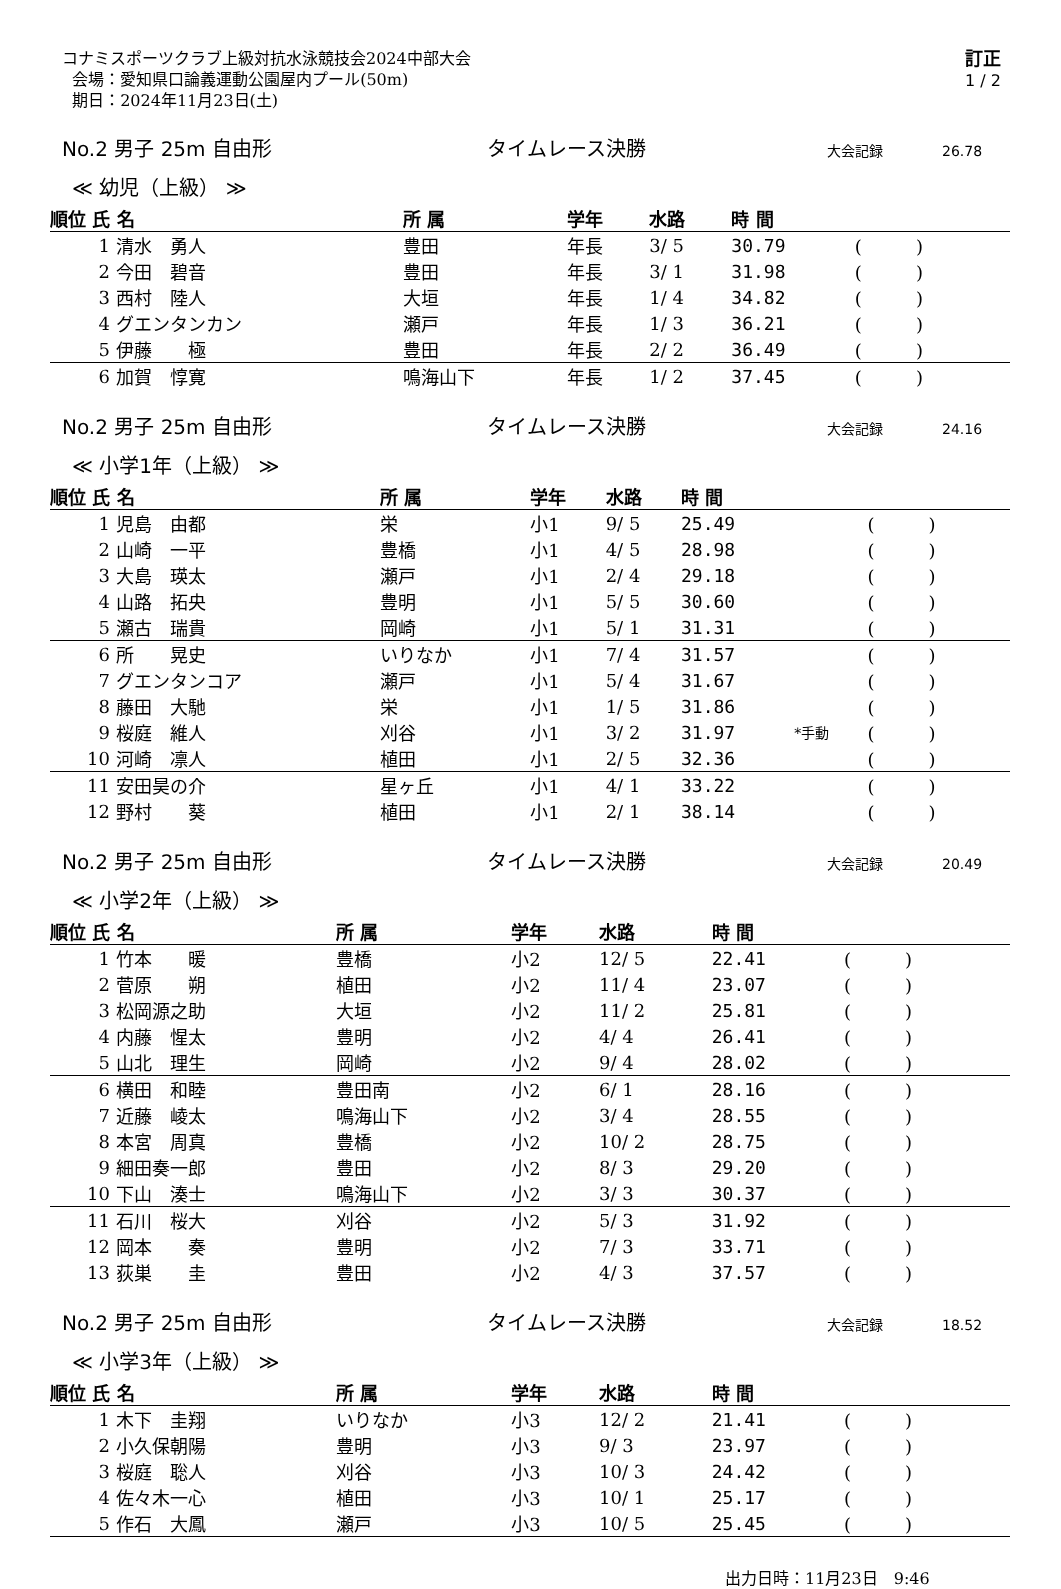コナミスポーツクラブ上級対抗水泳競技会2024中部大会
会場：愛知県口論義運動公園屋内プール(50m)
期日：2024年11月23日(土)
訂正
1 / 2
No.2 男子 25m 自由形 タイムレース決勝 大会記録 26.78
≪ 幼児（上級） ≫
| 順位 氏 名 | | 所 属 | 学年 | 水路 | 時 間 | | |
| --- | --- | --- | --- | --- | --- | --- | --- |
| 1 | 清水 勇人 | 豊田 | 年長 | 3/ 5 | 30.79 | | ( ) |
| 2 | 今田 碧音 | 豊田 | 年長 | 3/ 1 | 31.98 | | ( ) |
| 3 | 西村 陸人 | 大垣 | 年長 | 1/ 4 | 34.82 | | ( ) |
| 4 | グエンタンカン | 瀬戸 | 年長 | 1/ 3 | 36.21 | | ( ) |
| 5 | 伊藤 極 | 豊田 | 年長 | 2/ 2 | 36.49 | | ( ) |
| 6 | 加賀 惇寛 | 鳴海山下 | 年長 | 1/ 2 | 37.45 | | ( ) |
No.2 男子 25m 自由形 タイムレース決勝 大会記録 24.16
≪ 小学1年（上級） ≫
| 順位 氏 名 | | 所 属 | 学年 | 水路 | 時 間 | | |
| --- | --- | --- | --- | --- | --- | --- | --- |
| 1 | 児島 由都 | 栄 | 小1 | 9/ 5 | 25.49 | | ( ) |
| 2 | 山崎 一平 | 豊橋 | 小1 | 4/ 5 | 28.98 | | ( ) |
| 3 | 大島 瑛太 | 瀬戸 | 小1 | 2/ 4 | 29.18 | | ( ) |
| 4 | 山路 拓央 | 豊明 | 小1 | 5/ 5 | 30.60 | | ( ) |
| 5 | 瀬古 瑞貴 | 岡崎 | 小1 | 5/ 1 | 31.31 | | ( ) |
| 6 | 所 晃史 | いりなか | 小1 | 7/ 4 | 31.57 | | ( ) |
| 7 | グエンタンコア | 瀬戸 | 小1 | 5/ 4 | 31.67 | | ( ) |
| 8 | 藤田 大馳 | 栄 | 小1 | 1/ 5 | 31.86 | | ( ) |
| 9 | 桜庭 維人 | 刈谷 | 小1 | 3/ 2 | 31.97 | *手動 | ( ) |
| 10 | 河崎 凛人 | 植田 | 小1 | 2/ 5 | 32.36 | | ( ) |
| 11 | 安田昊の介 | 星ヶ丘 | 小1 | 4/ 1 | 33.22 | | ( ) |
| 12 | 野村 葵 | 植田 | 小1 | 2/ 1 | 38.14 | | ( ) |
No.2 男子 25m 自由形 タイムレース決勝 大会記録 20.49
≪ 小学2年（上級） ≫
| 順位 氏 名 | | 所 属 | 学年 | 水路 | 時 間 | | |
| --- | --- | --- | --- | --- | --- | --- | --- |
| 1 | 竹本 暖 | 豊橋 | 小2 | 12/ 5 | 22.41 | | ( ) |
| 2 | 菅原 朔 | 植田 | 小2 | 11/ 4 | 23.07 | | ( ) |
| 3 | 松岡源之助 | 大垣 | 小2 | 11/ 2 | 25.81 | | ( ) |
| 4 | 内藤 惺太 | 豊明 | 小2 | 4/ 4 | 26.41 | | ( ) |
| 5 | 山北 理生 | 岡崎 | 小2 | 9/ 4 | 28.02 | | ( ) |
| 6 | 横田 和睦 | 豊田南 | 小2 | 6/ 1 | 28.16 | | ( ) |
| 7 | 近藤 崚太 | 鳴海山下 | 小2 | 3/ 4 | 28.55 | | ( ) |
| 8 | 本宮 周真 | 豊橋 | 小2 | 10/ 2 | 28.75 | | ( ) |
| 9 | 細田奏一郎 | 豊田 | 小2 | 8/ 3 | 29.20 | | ( ) |
| 10 | 下山 湊士 | 鳴海山下 | 小2 | 3/ 3 | 30.37 | | ( ) |
| 11 | 石川 桜大 | 刈谷 | 小2 | 5/ 3 | 31.92 | | ( ) |
| 12 | 岡本 奏 | 豊明 | 小2 | 7/ 3 | 33.71 | | ( ) |
| 13 | 荻巣 圭 | 豊田 | 小2 | 4/ 3 | 37.57 | | ( ) |
No.2 男子 25m 自由形 タイムレース決勝 大会記録 18.52
≪ 小学3年（上級） ≫
| 順位 氏 名 | | 所 属 | 学年 | 水路 | 時 間 | | |
| --- | --- | --- | --- | --- | --- | --- | --- |
| 1 | 木下 圭翔 | いりなか | 小3 | 12/ 2 | 21.41 | | ( ) |
| 2 | 小久保朝陽 | 豊明 | 小3 | 9/ 3 | 23.97 | | ( ) |
| 3 | 桜庭 聡人 | 刈谷 | 小3 | 10/ 3 | 24.42 | | ( ) |
| 4 | 佐々木一心 | 植田 | 小3 | 10/ 1 | 25.17 | | ( ) |
| 5 | 作石 大鳳 | 瀬戸 | 小3 | 10/ 5 | 25.45 | | ( ) |
出力日時：11月23日　9:46